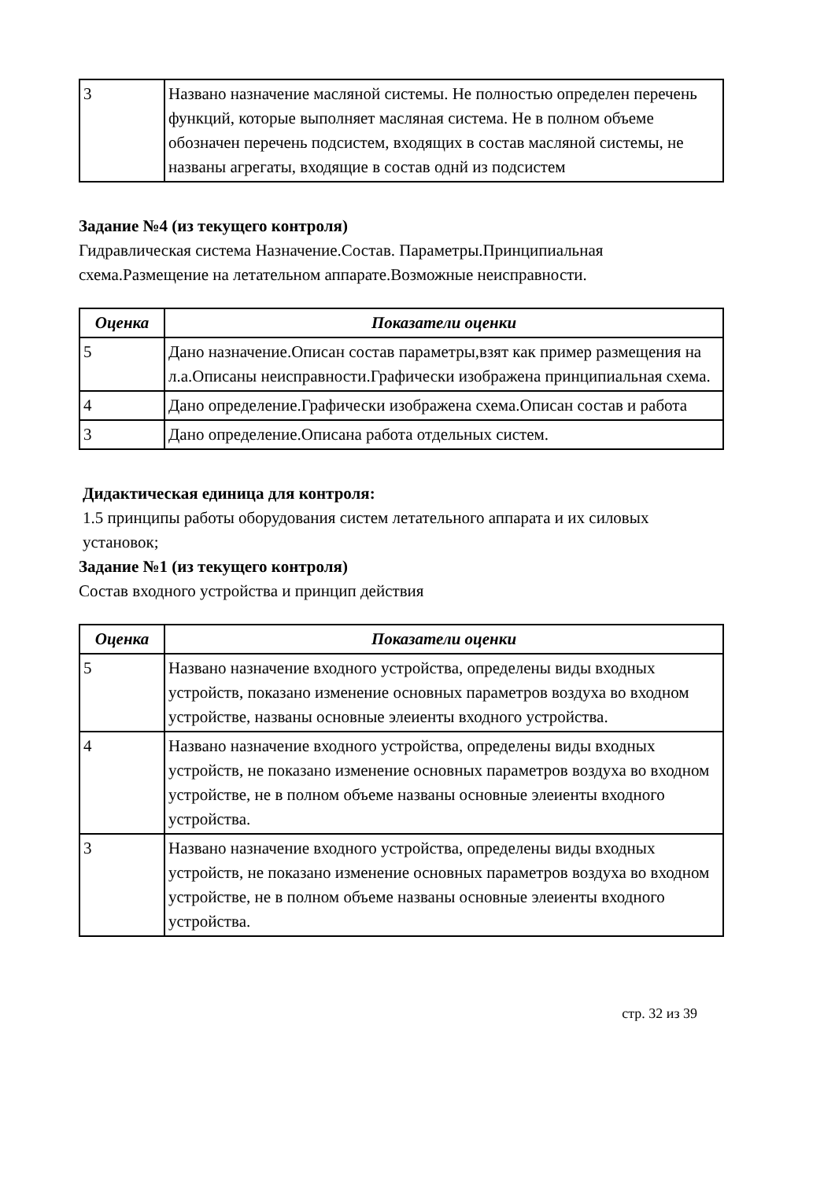| 3 | Названо назначение масляной системы. Не полностью определен перечень функций, которые выполняет масляная система. Не в полном объеме обозначен перечень подсистем, входящих в состав масляной системы, не названы агрегаты, входящие в состав однй из подсистем |
Задание №4 (из текущего контроля)
Гидравлическая система Назначение.Состав. Параметры.Принципиальная схема.Размещение на летательном аппарате.Возможные неисправности.
| Оценка | Показатели оценки |
| --- | --- |
| 5 | Дано назначение.Описан состав параметры,взят как пример размещения на л.а.Описаны неисправности.Графически изображена принципиальная схема. |
| 4 | Дано определение.Графически изображена схема.Описан состав и работа |
| 3 | Дано определение.Описана работа отдельных систем. |
Дидактическая единица для контроля:
1.5 принципы работы оборудования систем летательного аппарата и их силовых установок;
Задание №1 (из текущего контроля)
Состав входного устройства и принцип действия
| Оценка | Показатели оценки |
| --- | --- |
| 5 | Названо назначение входного устройства, определены виды входных устройств, показано изменение основных параметров воздуха во входном устройстве, названы основные элеиенты входного устройства. |
| 4 | Названо назначение входного устройства, определены виды входных устройств, не показано изменение основных параметров воздуха во входном устройстве, не в полном объеме названы основные элеиенты входного устройства. |
| 3 | Названо назначение входного устройства, определены виды входных устройств, не показано изменение основных параметров воздуха во входном устройстве, не в полном объеме названы основные элеиенты входного устройства. |
стр. 32 из 39